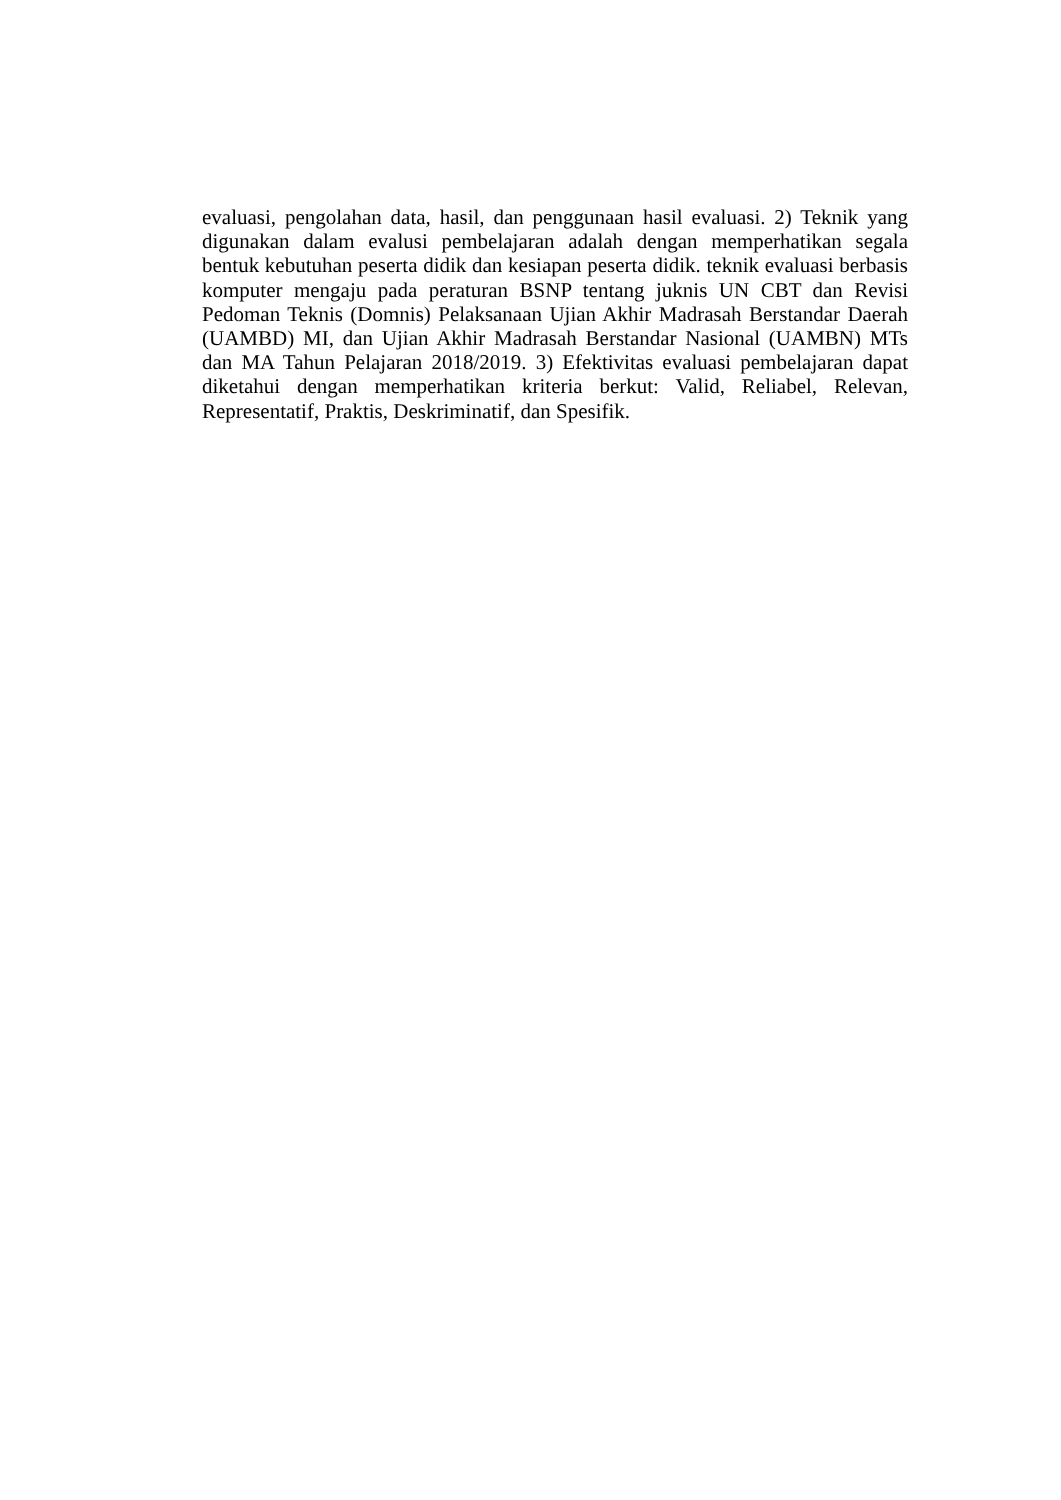evaluasi, pengolahan data, hasil, dan penggunaan hasil evaluasi. 2) Teknik yang digunakan dalam evalusi pembelajaran adalah dengan memperhatikan segala bentuk kebutuhan peserta didik dan kesiapan peserta didik. teknik evaluasi berbasis komputer mengaju pada peraturan BSNP tentang juknis UN CBT dan Revisi Pedoman Teknis (Domnis) Pelaksanaan Ujian Akhir Madrasah Berstandar Daerah (UAMBD) MI, dan Ujian Akhir Madrasah Berstandar Nasional (UAMBN) MTs dan MA Tahun Pelajaran 2018/2019. 3) Efektivitas evaluasi pembelajaran dapat diketahui dengan memperhatikan kriteria berkut: Valid, Reliabel, Relevan, Representatif, Praktis, Deskriminatif, dan Spesifik.